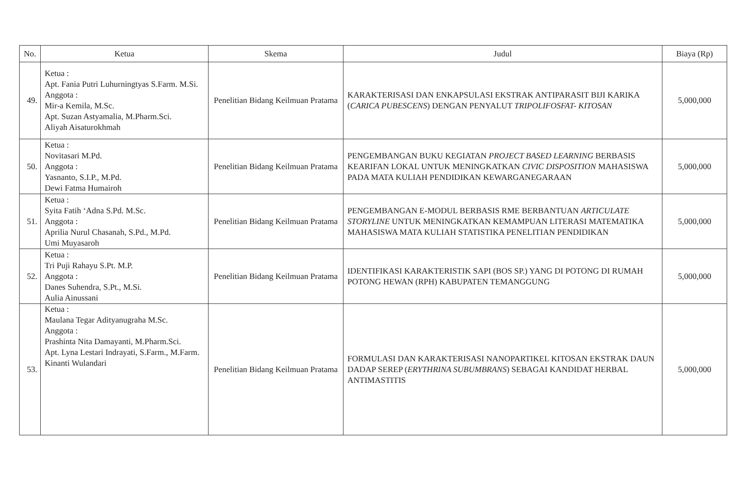| No. | Ketua | Skema | Judul | Biaya (Rp) |
| --- | --- | --- | --- | --- |
| 49. | Ketua : Apt. Fania Putri Luhurningtyas S.Farm. M.Si. Anggota : Mir-a Kemila, M.Sc. Apt. Suzan Astyamalia, M.Pharm.Sci. Aliyah Aisaturokhmah | Penelitian Bidang Keilmuan Pratama | KARAKTERISASI DAN ENKAPSULASI EKSTRAK ANTIPARASIT BIJI KARIKA ( CARICA PUBESCENS ) DENGAN PENYALUT TRIPOLIFOSFAT- KITOSAN | 5,000,000 |
| 50. | Ketua : Novitasari M.Pd. Anggota : Yasnanto, S.I.P., M.Pd. Dewi Fatma Humairoh | Penelitian Bidang Keilmuan Pratama | PENGEMBANGAN BUKU KEGIATAN PROJECT BASED LEARNING BERBASIS KEARIFAN LOKAL UNTUK MENINGKATKAN CIVIC DISPOSITION MAHASISWA PADA MATA KULIAH PENDIDIKAN KEWARGANEGARAAN | 5,000,000 |
| 51. | Ketua : Syita Fatih ‘Adna S.Pd. M.Sc. Anggota : Aprilia Nurul Chasanah, S.Pd., M.Pd. Umi Muyasaroh | Penelitian Bidang Keilmuan Pratama | PENGEMBANGAN E-MODUL BERBASIS RME BERBANTUAN ARTICULATE STORYLINE UNTUK MENINGKATKAN KEMAMPUAN LITERASI MATEMATIKA MAHASISWA MATA KULIAH STATISTIKA PENELITIAN PENDIDIKAN | 5,000,000 |
| 52. | Ketua : Tri Puji Rahayu S.Pt. M.P. Anggota : Danes Suhendra, S.Pt., M.Si. Aulia Ainussani | Penelitian Bidang Keilmuan Pratama | IDENTIFIKASI KARAKTERISTIK SAPI (BOS SP.) YANG DI POTONG DI RUMAH POTONG HEWAN (RPH) KABUPATEN TEMANGGUNG | 5,000,000 |
| 53. | Ketua : Maulana Tegar Adityanugraha M.Sc. Anggota : Prashinta Nita Damayanti, M.Pharm.Sci. Apt. Lyna Lestari Indrayati, S.Farm., M.Farm. Kinanti Wulandari | Penelitian Bidang Keilmuan Pratama | FORMULASI DAN KARAKTERISASI NANOPARTIKEL KITOSAN EKSTRAK DAUN DADAP SEREP ( ERYTHRINA SUBUMBRANS ) SEBAGAI KANDIDAT HERBAL ANTIMASTITIS | 5,000,000 |